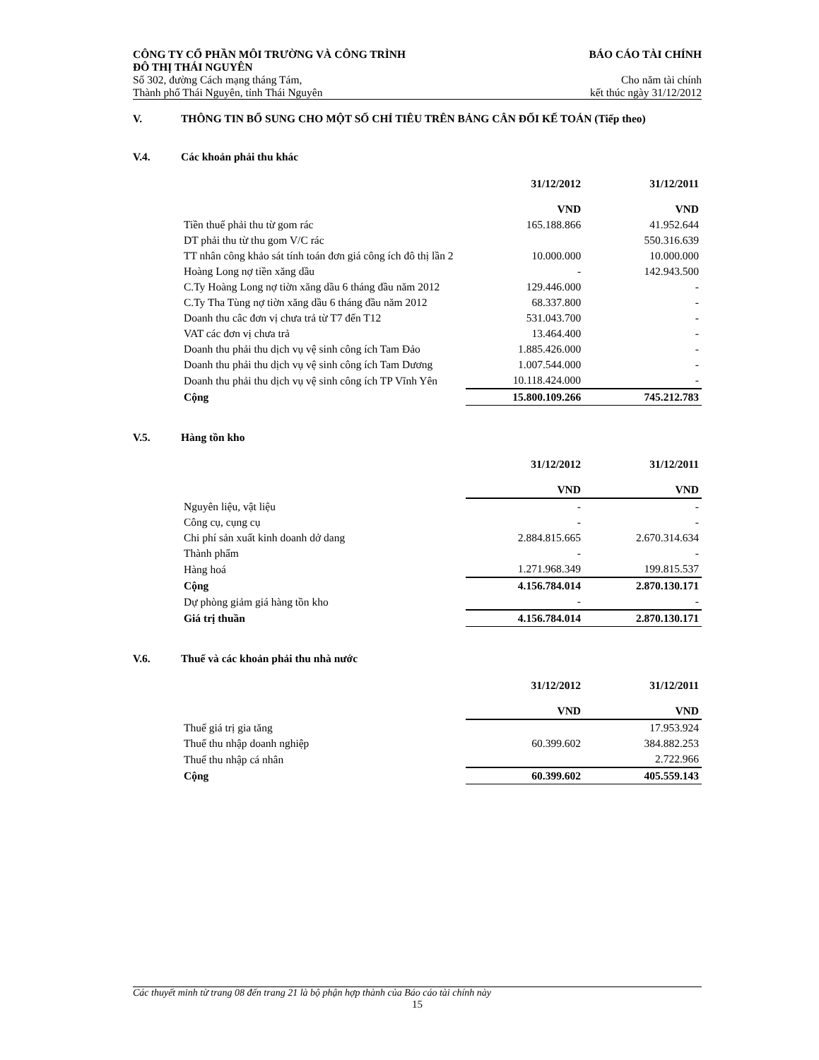CÔNG TY CỔ PHẦN MÔI TRƯỜNG VÀ CÔNG TRÌNH
ĐÔ THỊ THÁI NGUYÊN
Số 302, đường Cách mạng tháng Tám,
Thành phố Thái Nguyên, tỉnh Thái Nguyên
BÁO CÁO TÀI CHÍNH
Cho năm tài chính
kết thúc ngày 31/12/2012
V. THÔNG TIN BỔ SUNG CHO MỘT SỐ CHỈ TIÊU TRÊN BẢNG CÂN ĐỐI KẾ TOÁN (Tiếp theo)
V.4. Các khoản phải thu khác
| | 31/12/2012 VND | 31/12/2011 VND |
| Tiền thuế phải thu từ gom rác | 165.188.866 | 41.952.644 |
| DT phải thu từ thu gom V/C rác | | 550.316.639 |
| TT nhân công khảo sát tính toán đơn giá công ích đô thị lần 2 | 10.000.000 | 10.000.000 |
| Hoàng Long nợ tiền xăng dầu | - | 142.943.500 |
| C.Ty Hoàng Long nợ tiờn xăng dầu 6 tháng đầu năm 2012 | 129.446.000 | - |
| C.Ty Tha Tùng nợ tiờn xăng dầu 6 tháng đầu năm 2012 | 68.337.800 | - |
| Doanh thu câc đơn vị chưa trả từ T7 đến T12 | 531.043.700 | - |
| VAT các đơn vị chưa trả | 13.464.400 | - |
| Doanh thu phải thu dịch vụ vệ sinh công ích Tam Đảo | 1.885.426.000 | - |
| Doanh thu phải thu dịch vụ vệ sinh công ích Tam Dương | 1.007.544.000 | - |
| Doanh thu phải thu dịch vụ vệ sinh công ích TP Vĩnh Yên | 10.118.424.000 | - |
| Cộng | 15.800.109.266 | 745.212.783 |
V.5. Hàng tồn kho
| | 31/12/2012 VND | 31/12/2011 VND |
| Nguyên liệu, vật liệu | - | - |
| Công cụ, cụng cụ | - | - |
| Chi phí sản xuất kinh doanh dở dang | 2.884.815.665 | 2.670.314.634 |
| Thành phẩm | - | - |
| Hàng hoá | 1.271.968.349 | 199.815.537 |
| Cộng | 4.156.784.014 | 2.870.130.171 |
| Dự phòng giảm giá hàng tồn kho | - | - |
| Giá trị thuần | 4.156.784.014 | 2.870.130.171 |
V.6. Thuế và các khoản phải thu nhà nước
| | 31/12/2012 VND | 31/12/2011 VND |
| Thuế giá trị gia tăng | | 17.953.924 |
| Thuế thu nhập doanh nghiệp | 60.399.602 | 384.882.253 |
| Thuế thu nhập cá nhân | | 2.722.966 |
| Cộng | 60.399.602 | 405.559.143 |
Các thuyết minh từ trang 08 đến trang 21 là bộ phận hợp thành của Báo cáo tài chính này
15